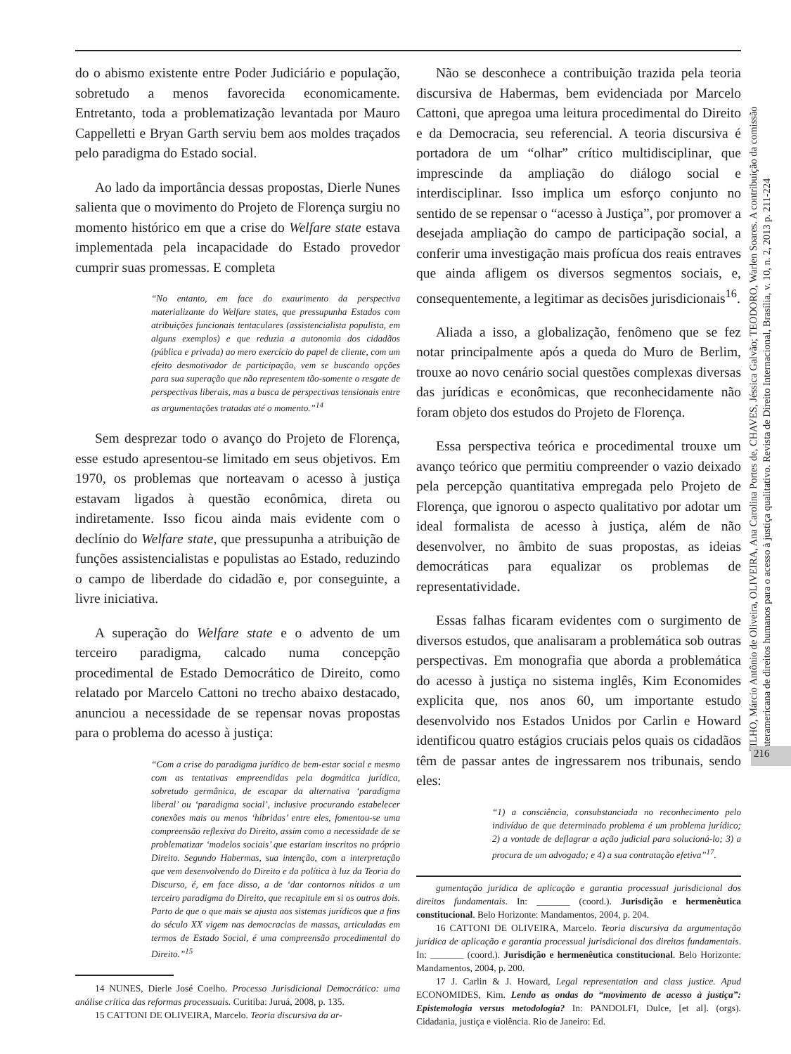do o abismo existente entre Poder Judiciário e população, sobretudo a menos favorecida economicamente. Entretanto, toda a problematização levantada por Mauro Cappelletti e Bryan Garth serviu bem aos moldes traçados pelo paradigma do Estado social.
Ao lado da importância dessas propostas, Dierle Nunes salienta que o movimento do Projeto de Florença surgiu no momento histórico em que a crise do Welfare state estava implementada pela incapacidade do Estado provedor cumprir suas promessas. E completa
“No entanto, em face do exaurimento da perspectiva materializante do Welfare states, que pressupunha Estados com atribuições funcionais tentaculares (assistencialista populista, em alguns exemplos) e que reduzia a autonomia dos cidadãos (pública e privada) ao mero exercício do papel de cliente, com um efeito desmotivador de participação, vem se buscando opções para sua superação que não representem tão-somente o resgate de perspectivas liberais, mas a busca de perspectivas tensionais entre as argumentações tratadas até o momento.”<sup>14</sup>
Sem desprezar todo o avanço do Projeto de Florença, esse estudo apresentou-se limitado em seus objetivos. Em 1970, os problemas que norteavam o acesso à justiça estavam ligados à questão econômica, direta ou indiretamente. Isso ficou ainda mais evidente com o declínio do Welfare state, que pressupunha a atribuição de funções assistencialistas e populistas ao Estado, reduzindo o campo de liberdade do cidadão e, por conseguinte, a livre iniciativa.
A superação do Welfare state e o advento de um terceiro paradigma, calcado numa concepção procedimental de Estado Democrático de Direito, como relatado por Marcelo Cattoni no trecho abaixo destacado, anunciou a necessidade de se repensar novas propostas para o problema do acesso à justiça:
“Com a crise do paradigma jurídico de bem-estar social e mesmo com as tentativas empreendidas pela dogmática jurídica, sobretudo germânica, de escapar da alternativa ‘paradigma liberal’ ou ‘paradigma social’, inclusive procurando estabelecer conexões mais ou menos ‘híbridas’ entre eles, fomentou-se uma compreensão reflexiva do Direito, assim como a necessidade de se problematizar ‘modelos sociais’ que estariam inscritos no próprio Direito. Segundo Habermas, sua intenção, com a interpretação que vem desenvolvendo do Direito e da política à luz da Teoria do Discurso, é, em face disso, a de ‘dar contornos nítidos a um terceiro paradigma do Direito, que recapitule em si os outros dois. Parto de que o que mais se ajusta aos sistemas jurídicos que a fins do século XX vigem nas democracias de massas, articuladas em termos de Estado Social, é uma compreensão procedimental do Direito.”<sup>15</sup>
14 NUNES, Dierle José Coelho. Processo Jurisdicional Democrático: uma análise crítica das reformas processuais. Curitiba: Juruá, 2008, p. 135.
15 CATTONI DE OLIVEIRA, Marcelo. Teoria discursiva da ar-
Não se desconhece a contribuição trazida pela teoria discursiva de Habermas, bem evidenciada por Marcelo Cattoni, que apregoa uma leitura procedimental do Direito e da Democracia, seu referencial. A teoria discursiva é portadora de um “olhar” crítico multidisciplinar, que imprescinde da ampliação do diálogo social e interdisciplinar. Isso implica um esforço conjunto no sentido de se repensar o “acesso à Justiça”, por promover a desejada ampliação do campo de participação social, a conferir uma investigação mais profícua dos reais entraves que ainda afligem os diversos segmentos sociais, e, consequentemente, a legitimar as decisões jurisdicionais<sup>16</sup>.
Aliada a isso, a globalização, fenômeno que se fez notar principalmente após a queda do Muro de Berlim, trouxe ao novo cenário social questões complexas diversas das jurídicas e econômicas, que reconhecidamente não foram objeto dos estudos do Projeto de Florença.
Essa perspectiva teórica e procedimental trouxe um avanço teórico que permitiu compreender o vazio deixado pela percepção quantitativa empregada pelo Projeto de Florença, que ignorou o aspecto qualitativo por adotar um ideal formalista de acesso à justiça, além de não desenvolver, no âmbito de suas propostas, as ideias democráticas para equalizar os problemas de representatividade.
Essas falhas ficaram evidentes com o surgimento de diversos estudos, que analisaram a problemática sob outras perspectivas. Em monografia que aborda a problemática do acesso à justiça no sistema inglês, Kim Economides explicita que, nos anos 60, um importante estudo desenvolvido nos Estados Unidos por Carlin e Howard identificou quatro estágios cruciais pelos quais os cidadãos têm de passar antes de ingressarem nos tribunais, sendo eles:
“1) a consciência, consubstanciada no reconhecimento pelo indivíduo de que determinado problema é um problema jurídico; 2) a vontade de deflagrar a ação judicial para solucioná-lo; 3) a procura de um advogado; e 4) a sua contratação efetiva”<sup>17</sup>.
gumentação jurídica de aplicação e garantia processual jurisdicional dos direitos fundamentais. In: _______ (coord.). Jurisdição e hermenêutica constitucional. Belo Horizonte: Mandamentos, 2004, p. 204.
16 CATTONI DE OLIVEIRA, Marcelo. Teoria discursiva da argumentação jurídica de aplicação e garantia processual jurisdicional dos direitos fundamentais. In: _______ (coord.). Jurisdição e hermenêutica constitucional. Belo Horizonte: Mandamentos, 2004, p. 200.
17 J. Carlin & J. Howard, Legal representation and class justice. Apud ECONOMIDES, Kim. Lendo as ondas do “movimento de acesso à justiça”: Epistemologia versus metodologia? In: PANDOLFI, Dulce, [et al]. (orgs). Cidadania, justiça e violência. Rio de Janeiro: Ed.
FILHO, Márcio Antônio de Oliveira, OLIVEIRA, Ana Carolina Portes de, CHAVES, Jéssica Galvão; TEODORO, Warlen Soares. A contribuição da comissão interamericana de direitos humanos para o acesso à justiça qualitativo. Revista de Direito Internacional, Brasília, v. 10, n. 2, 2013 p. 211-224
216